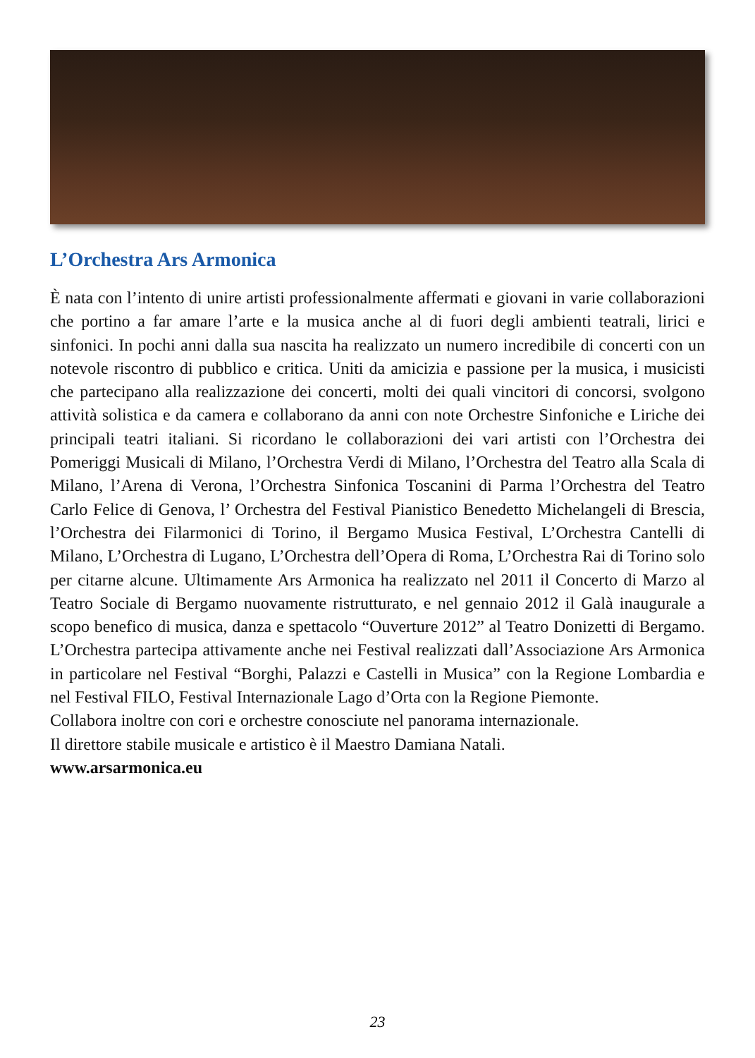L’Orchestra Ars Armonica
È nata con l’intento di unire artisti professionalmente affermati e giovani in varie collaborazioni che portino a far amare l’arte e la musica anche al di fuori degli ambienti teatrali, lirici e sinfonici. In pochi anni dalla sua nascita ha realizzato un numero incredibile di concerti con un notevole riscontro di pubblico e critica. Uniti da amicizia e passione per la musica, i musicisti che partecipano alla realizzazione dei concerti, molti dei quali vincitori di concorsi, svolgono attività solistica e da camera e collaborano da anni con note Orchestre Sinfoniche e Liriche dei principali teatri italiani. Si ricordano le collaborazioni dei vari artisti con l’Orchestra dei Pomeriggi Musicali di Milano, l’Orchestra Verdi di Milano, l’Orchestra del Teatro alla Scala di Milano, l’Arena di Verona, l’Orchestra Sinfonica Toscanini di Parma l’Orchestra del Teatro Carlo Felice di Genova, l’ Orchestra del Festival Pianistico Benedetto Michelangeli di Brescia, l’Orchestra dei Filarmonici di Torino, il Bergamo Musica Festival, L’Orchestra Cantelli di Milano, L’Orchestra di Lugano, L’Orchestra dell’Opera di Roma, L’Orchestra Rai di Torino solo per citarne alcune. Ultimamente Ars Armonica ha realizzato nel 2011 il Concerto di Marzo al Teatro Sociale di Bergamo nuovamente ristrutturato, e nel gennaio 2012 il Galà inaugurale a scopo benefico di musica, danza e spettacolo “Ouverture 2012” al Teatro Donizetti di Bergamo. L’Orchestra partecipa attivamente anche nei Festival realizzati dall’Associazione Ars Armonica in particolare nel Festival “Borghi, Palazzi e Castelli in Musica” con la Regione Lombardia e nel Festival FILO, Festival Internazionale Lago d’Orta con la Regione Piemonte.
Collabora inoltre con cori e orchestre conosciute nel panorama internazionale.
Il direttore stabile musicale e artistico è il Maestro Damiana Natali.
www.arsarmonica.eu
23